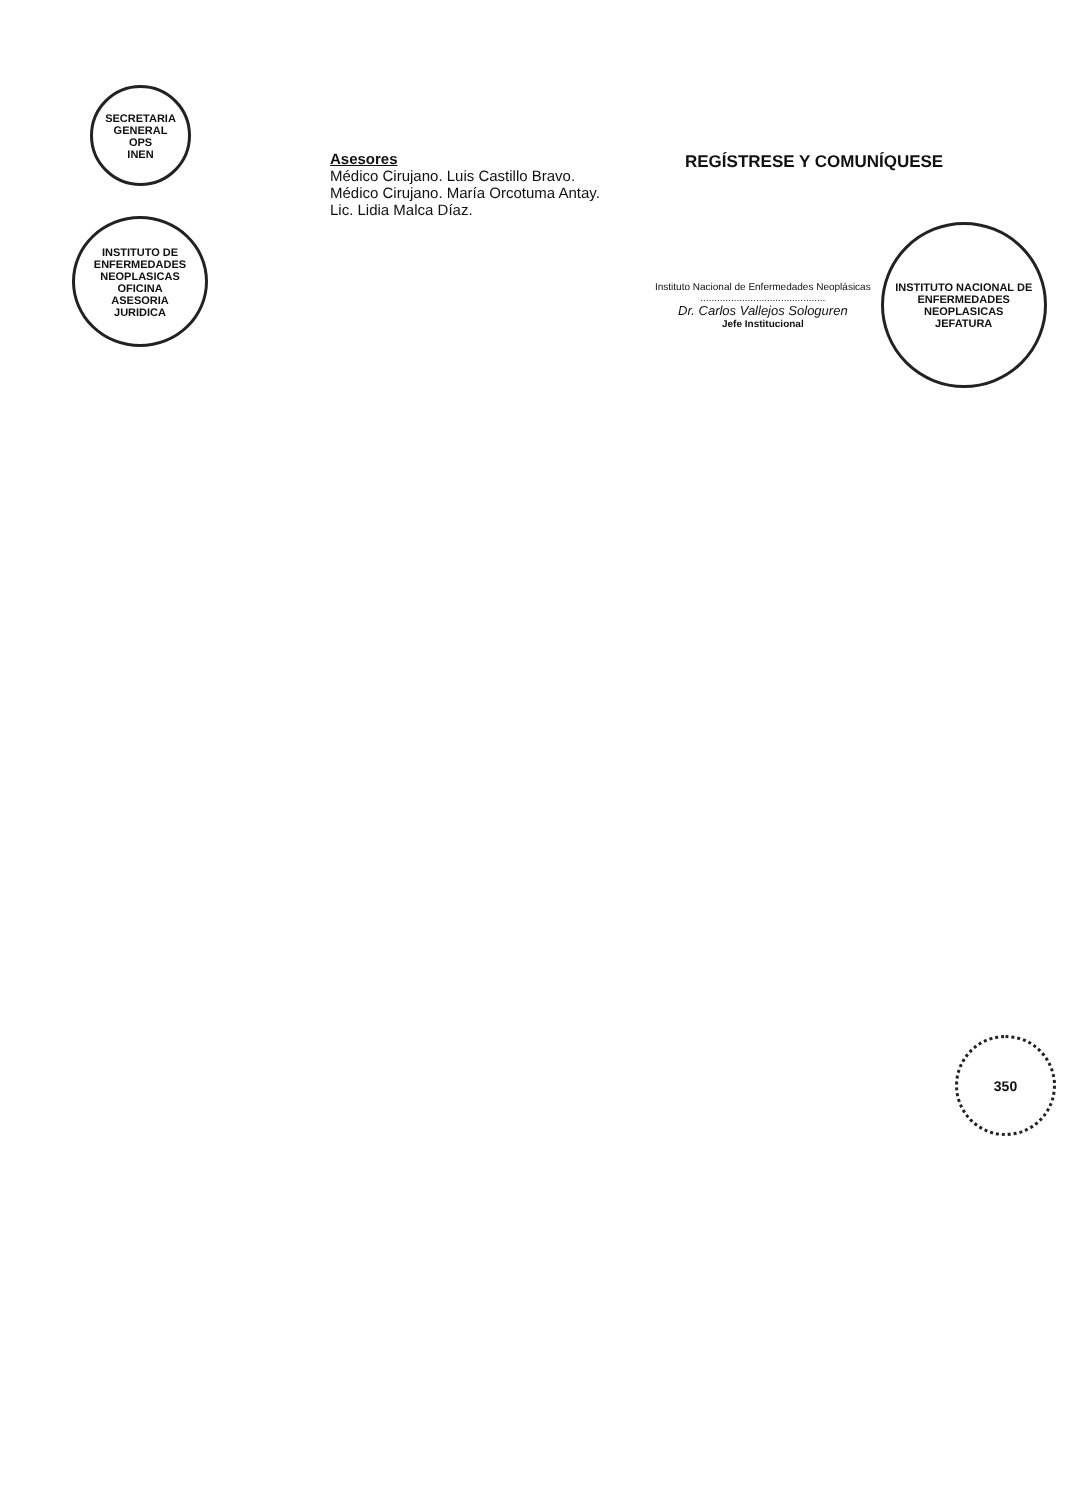SECRETARIA GENERAL
OPS
INEN
INSTITUTO DE ENFERMEDADES NEOPLASICAS
OFICINA
ASESORIA
JURIDICA
Asesores
Médico Cirujano. Luis Castillo Bravo.
Médico Cirujano. María Orcotuma Antay.
Lic. Lidia Malca Díaz.
REGÍSTRESE Y COMUNÍQUESE
Instituto Nacional de Enfermedades Neoplásicas
.............................................
Dr. Carlos Vallejos Sologuren
Jefe Institucional
INSTITUTO NACIONAL DE ENFERMEDADES NEOPLASICAS
JEFATURA
350